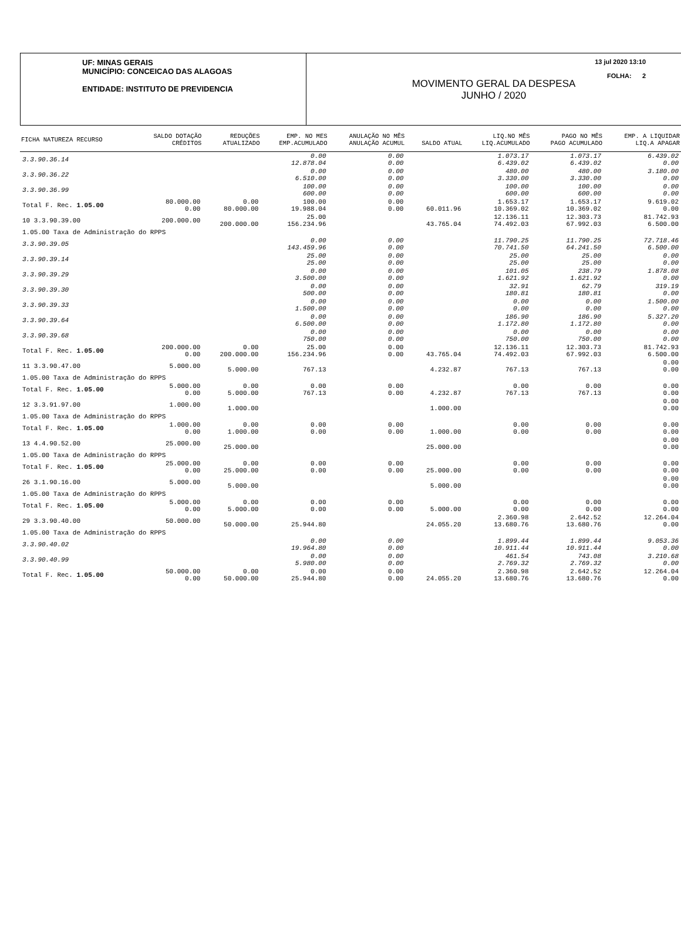UF: MINAS GERAIS
MUNICÍPIO: CONCEICAO DAS ALAGOAS
ENTIDADE: INSTITUTO DE PREVIDENCIA
13 jul 2020 13:10
FOLHA: 2
MOVIMENTO GERAL DA DESPESA
JUNHO / 2020
| FICHA NATUREZA RECURSO | SALDO DOTAÇÃO CRÉDITOS | REDUÇÕES ATUALIZADO | EMP. NO MES EMP.ACUMULADO | ANULAÇÃO NO MÊS ANULAÇÃO ACUMUL | SALDO ATUAL | LIQ.NO MÊS LIQ.ACUMULADO | PAGO NO MÊS PAGO ACUMULADO | EMP. A LIQUIDAR LIQ.A APAGAR |
| --- | --- | --- | --- | --- | --- | --- | --- | --- |
| 3.3.90.36.14 | | | 0.00 12.878.04 | 0.00 0.00 | | 1.073.17 6.439.02 | 1.073.17 6.439.02 | 6.439.02 0.00 |
| 3.3.90.36.22 | | | 0.00 6.510.00 | 0.00 0.00 | | 480.00 3.330.00 | 480.00 3.330.00 | 3.180.00 0.00 |
| 3.3.90.36.99 | | | 100.00 600.00 | 0.00 0.00 | | 100.00 600.00 | 100.00 600.00 | 0.00 0.00 |
| Total F. Rec. 1.05.00 | 80.000.00 0.00 | 0.00 80.000.00 | 100.00 19.988.04 | 0.00 0.00 | 60.011.96 | 1.653.17 10.369.02 | 1.653.17 10.369.02 | 9.619.02 0.00 |
| 10 3.3.90.39.00 | 200.000.00 | 200.000.00 | 25.00 156.234.96 | | 43.765.04 | 12.136.11 74.492.03 | 12.303.73 67.992.03 | 81.742.93 6.500.00 |
| 1.05.00 Taxa de Administração do RPPS | | | | | | | | |
| 3.3.90.39.05 | | | 0.00 143.459.96 | 0.00 0.00 | | 11.790.25 70.741.50 | 11.790.25 64.241.50 | 72.718.46 6.500.00 |
| 3.3.90.39.14 | | | 25.00 25.00 | 0.00 0.00 | | 25.00 25.00 | 25.00 25.00 | 0.00 0.00 |
| 3.3.90.39.29 | | | 0.00 3.500.00 | 0.00 0.00 | | 101.05 1.621.92 | 238.79 1.621.92 | 1.878.08 0.00 |
| 3.3.90.39.30 | | | 0.00 500.00 | 0.00 0.00 | | 32.91 180.81 | 62.79 180.81 | 319.19 0.00 |
| 3.3.90.39.33 | | | 0.00 1.500.00 | 0.00 0.00 | | 0.00 0.00 | 0.00 0.00 | 1.500.00 0.00 |
| 3.3.90.39.64 | | | 0.00 6.500.00 | 0.00 0.00 | | 186.90 1.172.80 | 186.90 1.172.80 | 5.327.20 0.00 |
| 3.3.90.39.68 | | | 0.00 750.00 | 0.00 0.00 | | 0.00 750.00 | 0.00 750.00 | 0.00 0.00 |
| Total F. Rec. 1.05.00 | 200.000.00 0.00 | 0.00 200.000.00 | 25.00 156.234.96 | 0.00 0.00 | 43.765.04 | 12.136.11 74.492.03 | 12.303.73 67.992.03 | 81.742.93 6.500.00 |
| 11 3.3.90.47.00 | 5.000.00 | 5.000.00 | 767.13 | | 4.232.87 | 767.13 | 767.13 | 0.00 0.00 |
| 1.05.00 Taxa de Administração do RPPS | | | | | | | | |
| Total F. Rec. 1.05.00 | 5.000.00 0.00 | 0.00 5.000.00 | 0.00 767.13 | 0.00 0.00 | 4.232.87 | 0.00 767.13 | 0.00 767.13 | 0.00 0.00 |
| 12 3.3.91.97.00 | 1.000.00 | 1.000.00 | | | 1.000.00 | | | 0.00 0.00 |
| 1.05.00 Taxa de Administração do RPPS | | | | | | | | |
| Total F. Rec. 1.05.00 | 1.000.00 0.00 | 0.00 1.000.00 | 0.00 0.00 | 0.00 0.00 | 1.000.00 | 0.00 0.00 | 0.00 0.00 | 0.00 0.00 |
| 13 4.4.90.52.00 | 25.000.00 | 25.000.00 | | | 25.000.00 | | | 0.00 0.00 |
| 1.05.00 Taxa de Administração do RPPS | | | | | | | | |
| Total F. Rec. 1.05.00 | 25.000.00 0.00 | 0.00 25.000.00 | 0.00 0.00 | 0.00 0.00 | 25.000.00 | 0.00 0.00 | 0.00 0.00 | 0.00 0.00 |
| 26 3.1.90.16.00 | 5.000.00 | 5.000.00 | | | 5.000.00 | | | 0.00 0.00 |
| 1.05.00 Taxa de Administração do RPPS | | | | | | | | |
| Total F. Rec. 1.05.00 | 5.000.00 0.00 | 0.00 5.000.00 | 0.00 0.00 | 0.00 0.00 | 5.000.00 | 0.00 0.00 | 0.00 0.00 | 0.00 0.00 |
| 29 3.3.90.40.00 | 50.000.00 | 50.000.00 | 25.944.80 | | 24.055.20 | 2.360.98 13.680.76 | 2.642.52 13.680.76 | 12.264.04 0.00 |
| 1.05.00 Taxa de Administração do RPPS | | | | | | | | |
| 3.3.90.40.02 | | | 0.00 19.964.80 | 0.00 0.00 | | 1.899.44 10.911.44 | 1.899.44 10.911.44 | 9.053.36 0.00 |
| 3.3.90.40.99 | | | 0.00 5.980.00 | 0.00 0.00 | | 461.54 2.769.32 | 743.08 2.769.32 | 3.210.68 0.00 |
| Total F. Rec. 1.05.00 | 50.000.00 0.00 | 0.00 50.000.00 | 0.00 25.944.80 | 0.00 0.00 | 24.055.20 | 2.360.98 13.680.76 | 2.642.52 13.680.76 | 12.264.04 0.00 |